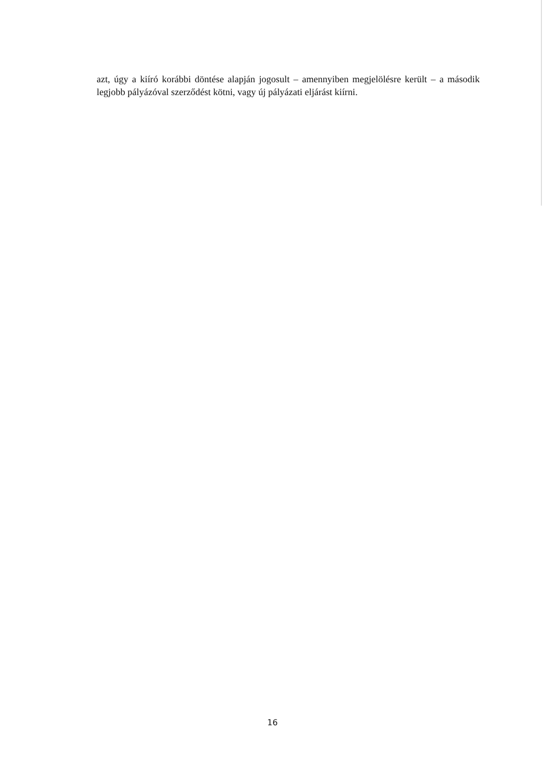azt, úgy a kiíró korábbi döntése alapján jogosult – amennyiben megjelölésre került – a második legjobb pályázóval szerződést kötni, vagy új pályázati eljárást kiírni.
16